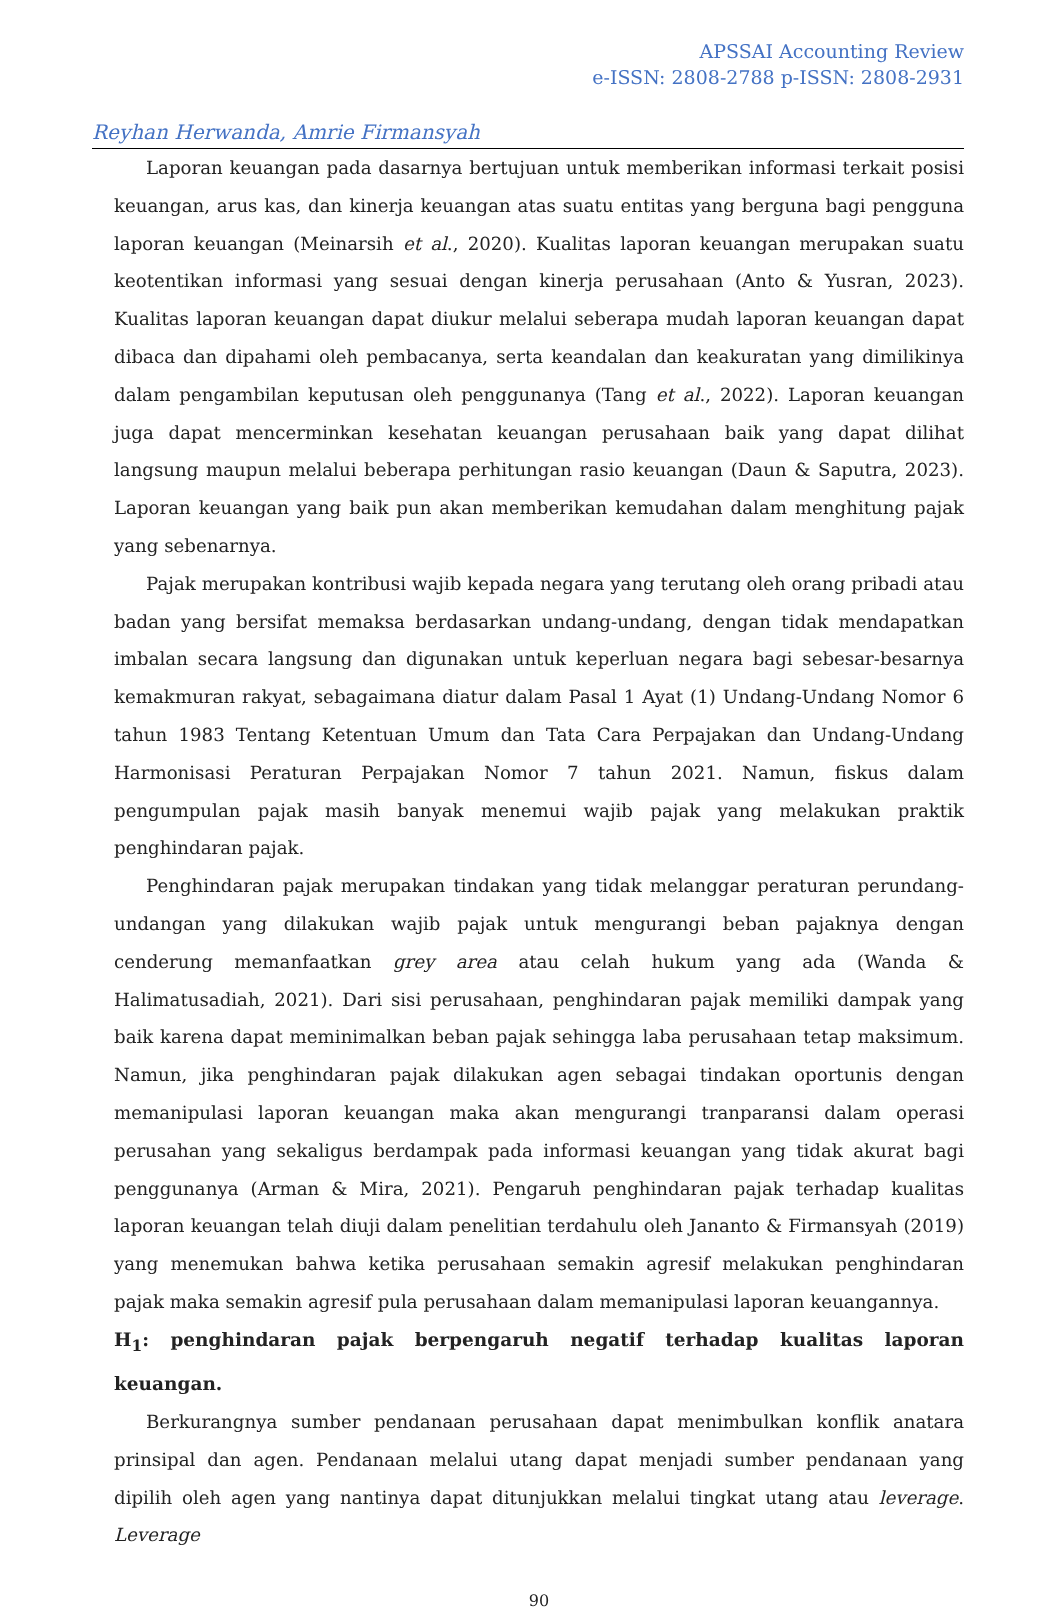APSSAI Accounting Review
e-ISSN: 2808-2788 p-ISSN: 2808-2931
Reyhan Herwanda, Amrie Firmansyah
Laporan keuangan pada dasarnya bertujuan untuk memberikan informasi terkait posisi keuangan, arus kas, dan kinerja keuangan atas suatu entitas yang berguna bagi pengguna laporan keuangan (Meinarsih et al., 2020). Kualitas laporan keuangan merupakan suatu keotentikan informasi yang sesuai dengan kinerja perusahaan (Anto & Yusran, 2023). Kualitas laporan keuangan dapat diukur melalui seberapa mudah laporan keuangan dapat dibaca dan dipahami oleh pembacanya, serta keandalan dan keakuratan yang dimilikinya dalam pengambilan keputusan oleh penggunanya (Tang et al., 2022). Laporan keuangan juga dapat mencerminkan kesehatan keuangan perusahaan baik yang dapat dilihat langsung maupun melalui beberapa perhitungan rasio keuangan (Daun & Saputra, 2023). Laporan keuangan yang baik pun akan memberikan kemudahan dalam menghitung pajak yang sebenarnya.
Pajak merupakan kontribusi wajib kepada negara yang terutang oleh orang pribadi atau badan yang bersifat memaksa berdasarkan undang-undang, dengan tidak mendapatkan imbalan secara langsung dan digunakan untuk keperluan negara bagi sebesar-besarnya kemakmuran rakyat, sebagaimana diatur dalam Pasal 1 Ayat (1) Undang-Undang Nomor 6 tahun 1983 Tentang Ketentuan Umum dan Tata Cara Perpajakan dan Undang-Undang Harmonisasi Peraturan Perpajakan Nomor 7 tahun 2021. Namun, fiskus dalam pengumpulan pajak masih banyak menemui wajib pajak yang melakukan praktik penghindaran pajak.
Penghindaran pajak merupakan tindakan yang tidak melanggar peraturan perundang-undangan yang dilakukan wajib pajak untuk mengurangi beban pajaknya dengan cenderung memanfaatkan grey area atau celah hukum yang ada (Wanda & Halimatusadiah, 2021). Dari sisi perusahaan, penghindaran pajak memiliki dampak yang baik karena dapat meminimalkan beban pajak sehingga laba perusahaan tetap maksimum. Namun, jika penghindaran pajak dilakukan agen sebagai tindakan oportunis dengan memanipulasi laporan keuangan maka akan mengurangi tranparansi dalam operasi perusahan yang sekaligus berdampak pada informasi keuangan yang tidak akurat bagi penggunanya (Arman & Mira, 2021). Pengaruh penghindaran pajak terhadap kualitas laporan keuangan telah diuji dalam penelitian terdahulu oleh Jananto & Firmansyah (2019) yang menemukan bahwa ketika perusahaan semakin agresif melakukan penghindaran pajak maka semakin agresif pula perusahaan dalam memanipulasi laporan keuangannya.
H<sub>1</sub>: penghindaran pajak berpengaruh negatif terhadap kualitas laporan keuangan.
Berkurangnya sumber pendanaan perusahaan dapat menimbulkan konflik anatara prinsipal dan agen. Pendanaan melalui utang dapat menjadi sumber pendanaan yang dipilih oleh agen yang nantinya dapat ditunjukkan melalui tingkat utang atau leverage. Leverage
90